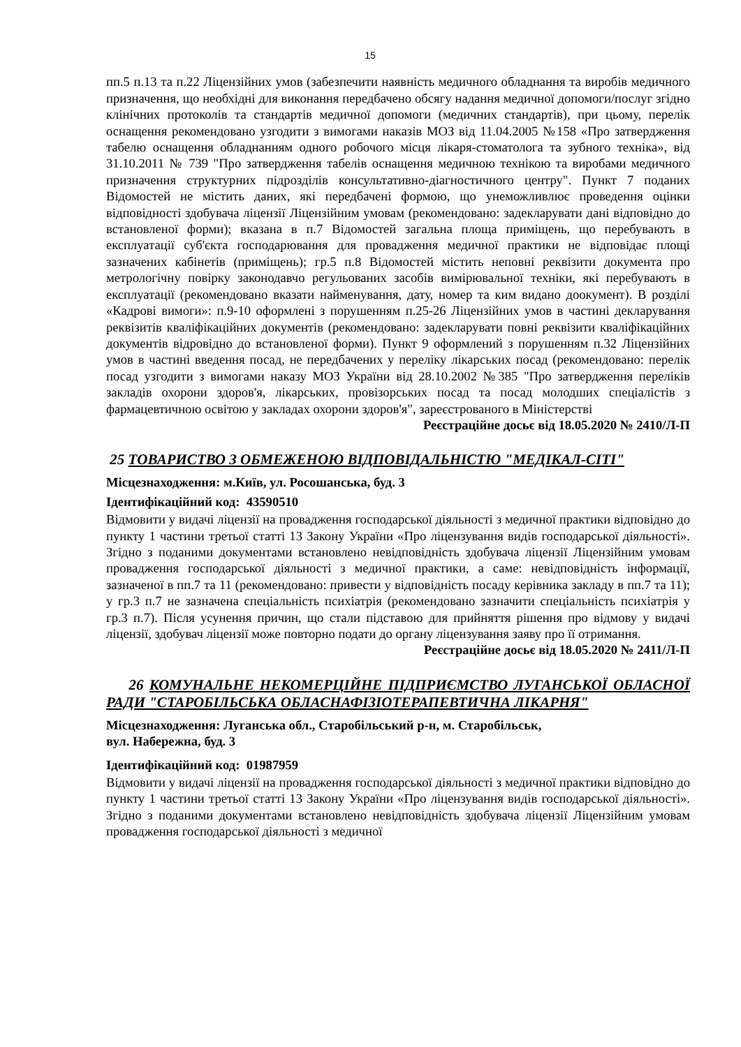15
пп.5 п.13 та п.22 Ліцензійних умов (забезпечити наявність медичного обладнання та виробів медичного призначення, що необхідні для виконання передбачено обсягу надання медичної допомоги/послуг згідно клінічних протоколів та стандартів медичної допомоги (медичних стандартів), при цьому, перелік оснащення рекомендовано узгодити з вимогами наказів МОЗ від 11.04.2005 №158 «Про затвердження табелю оснащення обладнанням одного робочого місця лікаря-стоматолога та зубного техніка», від 31.10.2011 № 739 "Про затвердження табелів оснащення медичною технікою та виробами медичного призначення структурних підрозділів консультативно-діагностичного центру". Пункт 7 поданих Відомостей не містить даних, які передбачені формою, що унеможливлює проведення оцінки відповідності здобувача ліцензії Ліцензійним умовам (рекомендовано: задекларувати дані відповідно до встановленої форми); вказана в п.7 Відомостей загальна площа приміщень, що перебувають в експлуатації суб'єкта господарювання для провадження медичної практики не відповідає площі зазначених кабінетів (приміщень); гр.5 п.8 Відомостей містить неповні реквізити документа про метрологічну повірку законодавчо регульованих засобів вимірювальної техніки, які перебувають в експлуатації (рекомендовано вказати найменування, дату, номер та ким видано доокумент). В розділі «Кадрові вимоги»: п.9-10 оформлені з порушенням п.25-26 Ліцензійних умов в частині декларування реквізитів кваліфікаційних документів (рекомендовано: задекларувати повні реквізити кваліфікаційних документів відровідно до встановленої форми). Пункт 9 оформлений з порушенням п.32 Ліцензійних умов в частині введення посад, не передбачених у переліку лікарських посад (рекомендовано: перелік посад узгодити з вимогами наказу МОЗ України від 28.10.2002 №385 "Про затвердження переліків закладів охорони здоров'я, лікарських, провізорських посад та посад молодших спеціалістів з фармацевтичною освітою у закладах охорони здоров'я", зареєстрованого в Міністерстві
Реєстраційне досьє від 18.05.2020 № 2410/Л-П
25 ТОВАРИСТВО З ОБМЕЖЕНОЮ ВІДПОВІДАЛЬНІСТЮ "МЕДІКАЛ-СІТІ"
Місцезнаходження: м.Київ, ул. Росошанська, буд. 3
Ідентифікаційний код: 43590510
Відмовити у видачі ліцензії на провадження господарської діяльності з медичної практики відповідно до пункту 1 частини третьої статті 13 Закону України «Про ліцензування видів господарської діяльності». Згідно з поданими документами встановлено невідповідність здобувача ліцензії Ліцензійним умовам провадження господарської діяльності з медичної практики, а саме: невідповідність інформації, зазначеної в пп.7 та 11 (рекомендовано: привести у відповідність посаду керівника закладу в пп.7 та 11); у гр.3 п.7 не зазначена спеціальність психіатрія (рекомендовано зазначити спеціальність психіатрія у гр.3 п.7). Після усунення причин, що стали підставою для прийняття рішення про відмову у видачі ліцензії, здобувач ліцензії може повторно подати до органу ліцензування заяву про її отримання.
Реєстраційне досьє від 18.05.2020 № 2411/Л-П
26 КОМУНАЛЬНЕ НЕКОМЕРЦІЙНЕ ПІДПРИЄМСТВО ЛУГАНСЬКОЇ ОБЛАСНОЇ РАДИ "СТАРОБІЛЬСЬКА ОБЛАСНАФІЗІОТЕРАПЕВТИЧНА ЛІКАРНЯ"
Місцезнаходження: Луганська обл., Старобільський р-н, м. Старобільськ,
вул. Набережна, буд. 3
Ідентифікаційний код: 01987959
Відмовити у видачі ліцензії на провадження господарської діяльності з медичної практики відповідно до пункту 1 частини третьої статті 13 Закону України «Про ліцензування видів господарської діяльності». Згідно з поданими документами встановлено невідповідність здобувача ліцензії Ліцензійним умовам провадження господарської діяльності з медичної